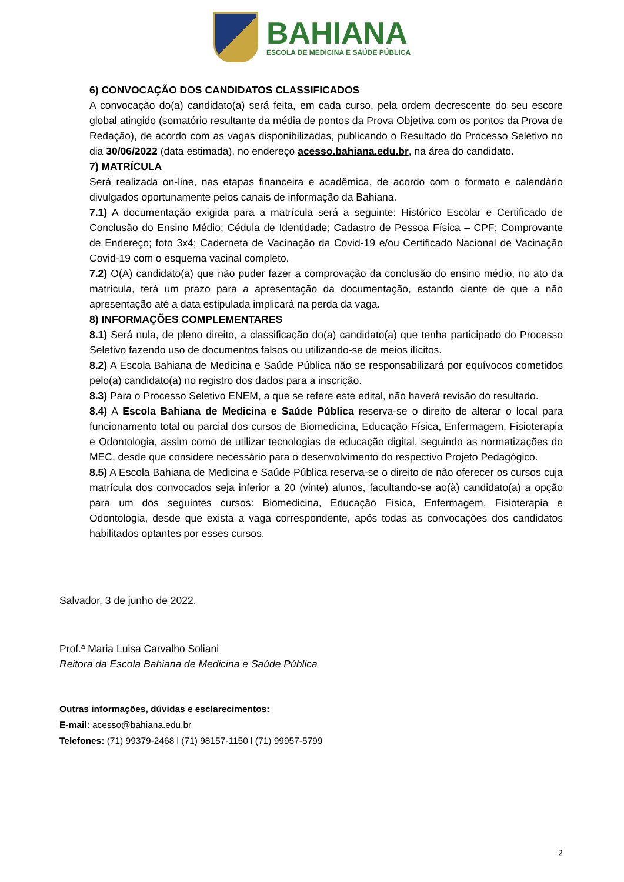BAHIANA
ESCOLA DE MEDICINA E SAÚDE PÚBLICA
6) CONVOCAÇÃO DOS CANDIDATOS CLASSIFICADOS
A convocação do(a) candidato(a) será feita, em cada curso, pela ordem decrescente do seu escore global atingido (somatório resultante da média de pontos da Prova Objetiva com os pontos da Prova de Redação), de acordo com as vagas disponibilizadas, publicando o Resultado do Processo Seletivo no dia 30/06/2022 (data estimada), no endereço acesso.bahiana.edu.br, na área do candidato.
7) MATRÍCULA
Será realizada on-line, nas etapas financeira e acadêmica, de acordo com o formato e calendário divulgados oportunamente pelos canais de informação da Bahiana.
7.1) A documentação exigida para a matrícula será a seguinte: Histórico Escolar e Certificado de Conclusão do Ensino Médio; Cédula de Identidade; Cadastro de Pessoa Física – CPF; Comprovante de Endereço; foto 3x4; Caderneta de Vacinação da Covid-19 e/ou Certificado Nacional de Vacinação Covid-19 com o esquema vacinal completo.
7.2) O(A) candidato(a) que não puder fazer a comprovação da conclusão do ensino médio, no ato da matrícula, terá um prazo para a apresentação da documentação, estando ciente de que a não apresentação até a data estipulada implicará na perda da vaga.
8) INFORMAÇÕES COMPLEMENTARES
8.1) Será nula, de pleno direito, a classificação do(a) candidato(a) que tenha participado do Processo Seletivo fazendo uso de documentos falsos ou utilizando-se de meios ilícitos.
8.2) A Escola Bahiana de Medicina e Saúde Pública não se responsabilizará por equívocos cometidos pelo(a) candidato(a) no registro dos dados para a inscrição.
8.3) Para o Processo Seletivo ENEM, a que se refere este edital, não haverá revisão do resultado.
8.4) A Escola Bahiana de Medicina e Saúde Pública reserva-se o direito de alterar o local para funcionamento total ou parcial dos cursos de Biomedicina, Educação Física, Enfermagem, Fisioterapia e Odontologia, assim como de utilizar tecnologias de educação digital, seguindo as normatizações do MEC, desde que considere necessário para o desenvolvimento do respectivo Projeto Pedagógico.
8.5) A Escola Bahiana de Medicina e Saúde Pública reserva-se o direito de não oferecer os cursos cuja matrícula dos convocados seja inferior a 20 (vinte) alunos, facultando-se ao(à) candidato(a) a opção para um dos seguintes cursos: Biomedicina, Educação Física, Enfermagem, Fisioterapia e Odontologia, desde que exista a vaga correspondente, após todas as convocações dos candidatos habilitados optantes por esses cursos.
Salvador, 3 de junho de 2022.
Prof.ª Maria Luisa Carvalho Soliani
Reitora da Escola Bahiana de Medicina e Saúde Pública
Outras informações, dúvidas e esclarecimentos:
E-mail: acesso@bahiana.edu.br
Telefones: (71) 99379-2468 l (71) 98157-1150 l (71) 99957-5799
2